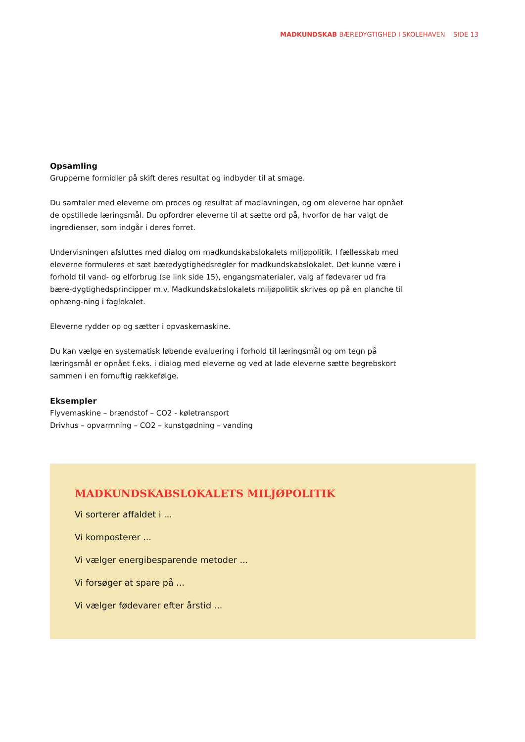MADKUNDSKAB BÆREDYGTIGHED I SKOLEHAVEN SIDE 13
Opsamling
Grupperne formidler på skift deres resultat og indbyder til at smage.
Du samtaler med eleverne om proces og resultat af madlavningen, og om eleverne har opnået de opstillede læringsmål. Du opfordrer eleverne til at sætte ord på, hvorfor de har valgt de ingredienser, som indgår i deres forret.
Undervisningen afsluttes med dialog om madkundskabslokalets miljøpolitik. I fællesskab med eleverne formuleres et sæt bæredygtighedsregler for madkundskabslokalet. Det kunne være i forhold til vand- og elforbrug (se link side 15), engangsmaterialer, valg af fødevarer ud fra bære-dygtighedsprincipper m.v. Madkundskabslokalets miljøpolitik skrives op på en planche til ophæng-ning i faglokalet.
Eleverne rydder op og sætter i opvaskemaskine.
Du kan vælge en systematisk løbende evaluering i forhold til læringsmål og om tegn på læringsmål er opnået f.eks. i dialog med eleverne og ved at lade eleverne sætte begrebskort sammen i en fornuftig rækkefølge.
Eksempler
Flyvemaskine – brændstof – CO2 - køletransport
Drivhus – opvarmning – CO2 – kunstgødning – vanding
MADKUNDSKABSLOKALETS MILJØPOLITIK
Vi sorterer affaldet i ...
Vi komposterer ...
Vi vælger energibesparende metoder ...
Vi forsøger at spare på ...
Vi vælger fødevarer efter årstid ...